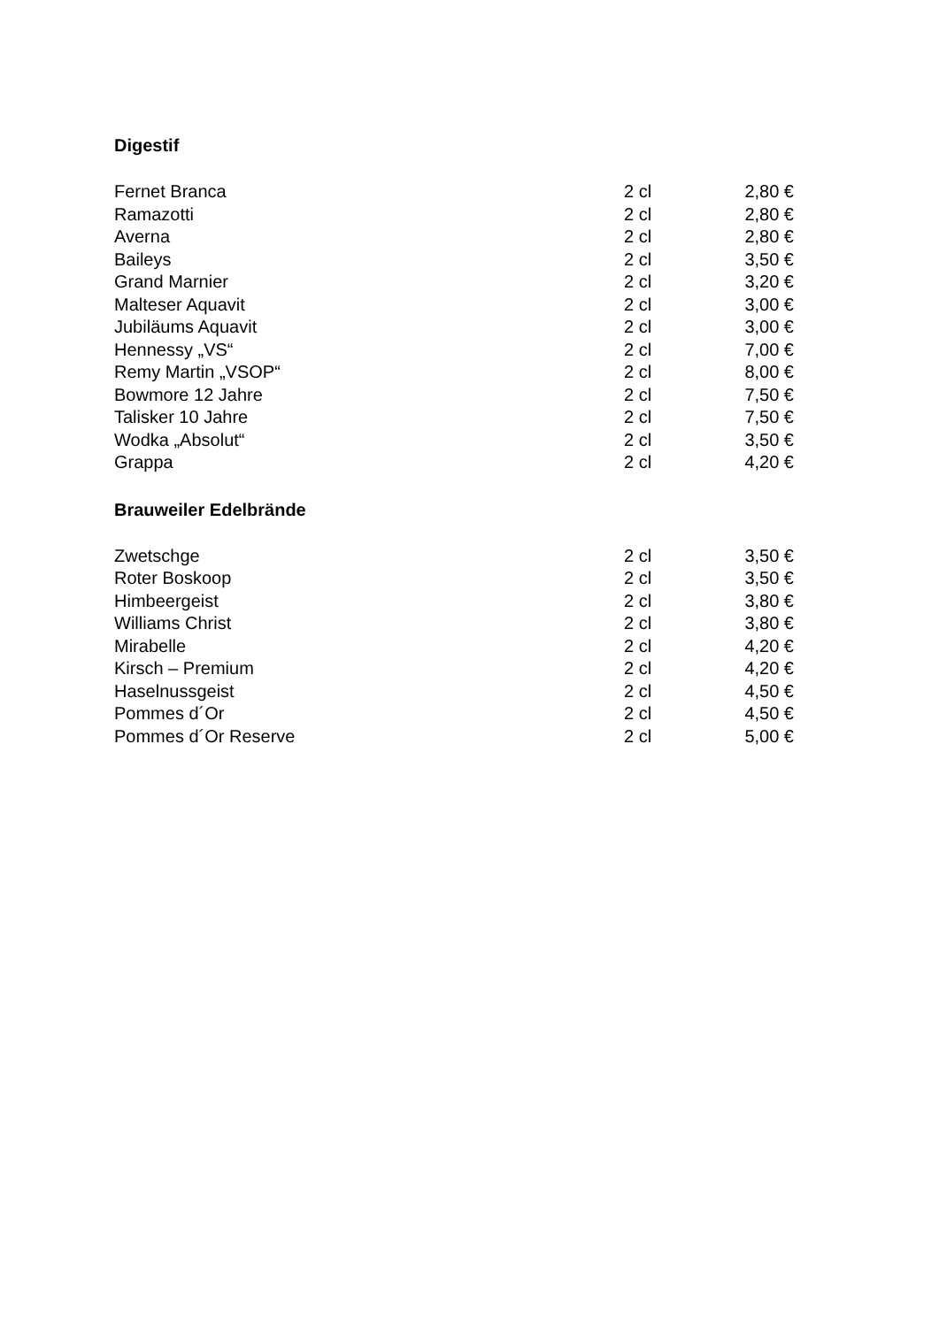Digestif
| Fernet Branca | 2 cl | 2,80 € |
| Ramazotti | 2 cl | 2,80 € |
| Averna | 2 cl | 2,80 € |
| Baileys | 2 cl | 3,50 € |
| Grand Marnier | 2 cl | 3,20 € |
| Malteser Aquavit | 2 cl | 3,00 € |
| Jubiläums Aquavit | 2 cl | 3,00 € |
| Hennessy „VS“ | 2 cl | 7,00 € |
| Remy Martin „VSOP“ | 2 cl | 8,00 € |
| Bowmore 12 Jahre | 2 cl | 7,50 € |
| Talisker 10 Jahre | 2 cl | 7,50 € |
| Wodka „Absolut“ | 2 cl | 3,50 € |
| Grappa | 2 cl | 4,20 € |
Brauweiler Edelbrände
| Zwetschge | 2 cl | 3,50 € |
| Roter Boskoop | 2 cl | 3,50 € |
| Himbeergeist | 2 cl | 3,80 € |
| Williams Christ | 2 cl | 3,80 € |
| Mirabelle | 2 cl | 4,20 € |
| Kirsch – Premium | 2 cl | 4,20 € |
| Haselnussgeist | 2 cl | 4,50 € |
| Pommes d´Or | 2 cl | 4,50 € |
| Pommes d´Or Reserve | 2 cl | 5,00 € |